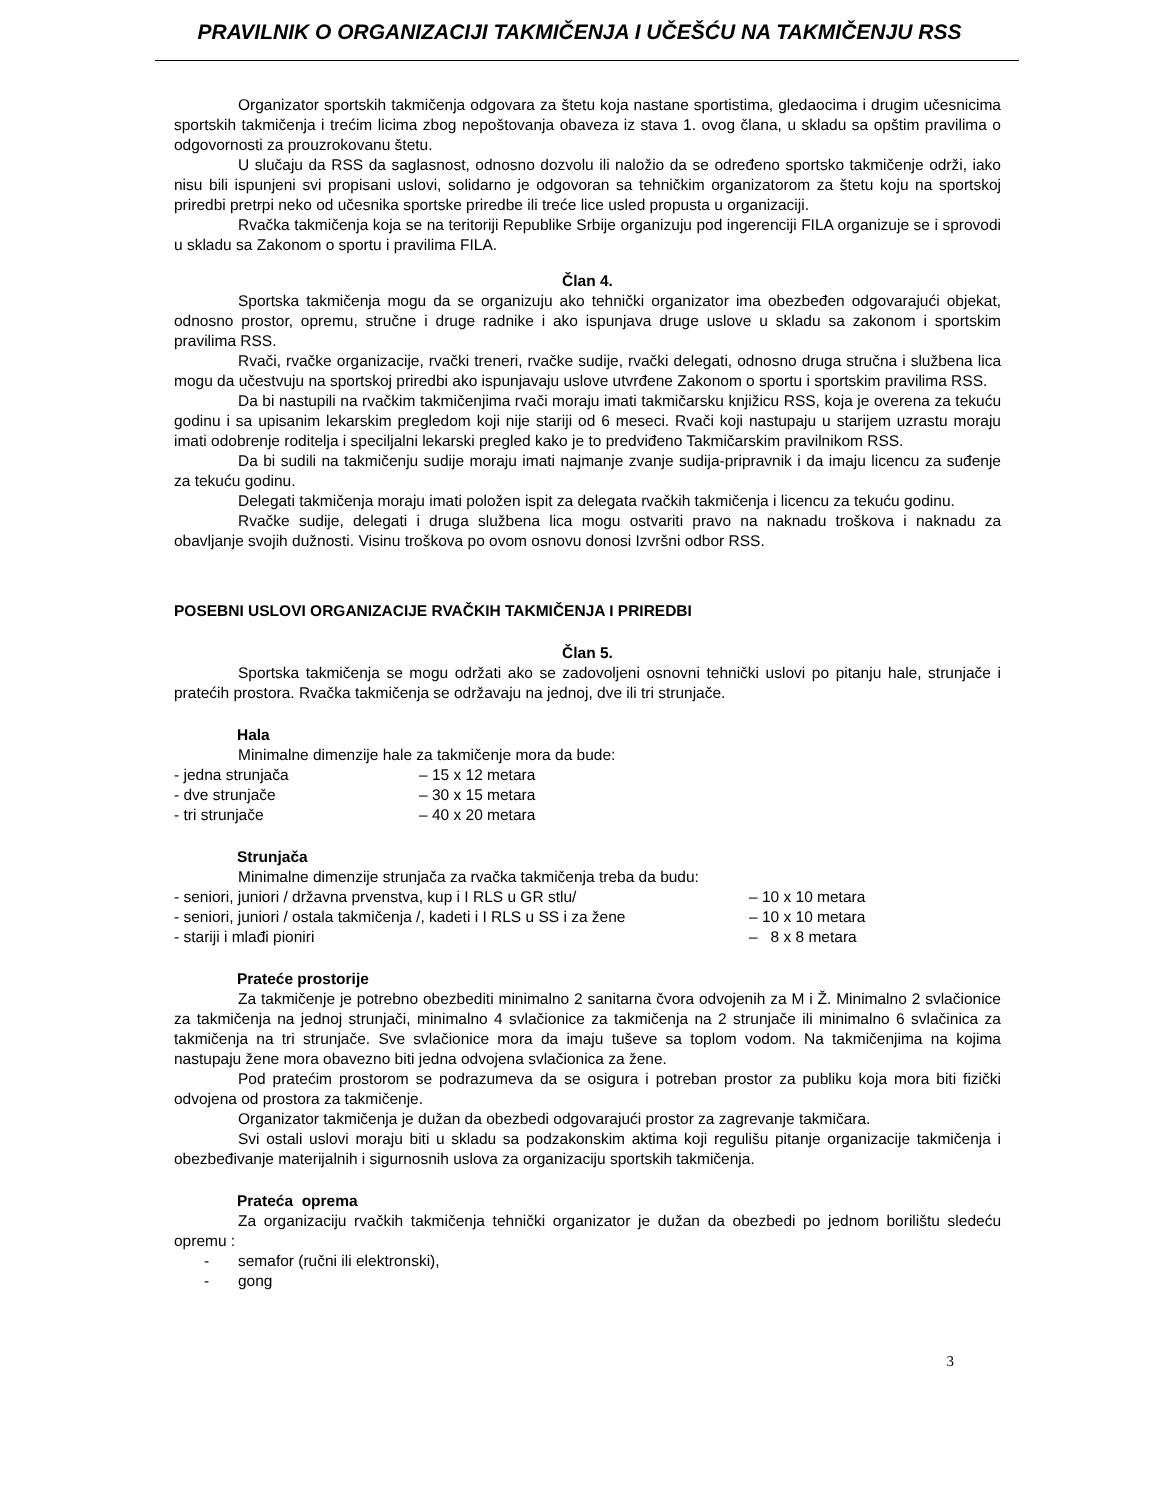PRAVILNIK O ORGANIZACIJI TAKMIČENJA I UČEŠĆU NA TAKMIČENJU RSS
Organizator sportskih takmičenja odgovara za štetu koja nastane sportistima, gledaocima i drugim učesnicima sportskih takmičenja i trećim licima zbog nepoštovanja obaveza iz stava 1. ovog člana, u skladu sa opštim pravilima o odgovornosti za prouzrokovanu štetu.
U slučaju da RSS da saglasnost, odnosno dozvolu ili naložio da se određeno sportsko takmičenje održi, iako nisu bili ispunjeni svi propisani uslovi, solidarno je odgovoran sa tehničkim organizatorom za štetu koju na sportskoj priredbi pretrpi neko od učesnika sportske priredbe ili treće lice usled propusta u organizaciji.
Rvačka takmičenja koja se na teritoriji Republike Srbije organizuju pod ingerenciji FILA organizuje se i sprovodi u skladu sa Zakonom o sportu i pravilima FILA.
Član 4.
Sportska takmičenja mogu da se organizuju ako tehnički organizator ima obezbeđen odgovarajući objekat, odnosno prostor, opremu, stručne i druge radnike i ako ispunjava druge uslove u skladu sa zakonom i sportskim pravilima RSS.
Rvači, rvačke organizacije, rvački treneri, rvačke sudije, rvački delegati, odnosno druga stručna i službena lica mogu da učestvuju na sportskoj priredbi ako ispunjavaju uslove utvrđene Zakonom o sportu i sportskim pravilima RSS.
Da bi nastupili na rvačkim takmičenjima rvači moraju imati takmičarsku knjižicu RSS, koja je overena za tekuću godinu i sa upisanim lekarskim pregledom koji nije stariji od 6 meseci. Rvači koji nastupaju u starijem uzrastu moraju imati odobrenje roditelja i speciljalni lekarski pregled kako je to predviđeno Takmičarskim pravilnikom RSS.
Da bi sudili na takmičenju sudije moraju imati najmanje zvanje sudija-pripravnik i da imaju licencu za suđenje za tekuću godinu.
Delegati takmičenja moraju imati položen ispit za delegata rvačkih takmičenja i licencu za tekuću godinu.
Rvačke sudije, delegati i druga službena lica mogu ostvariti pravo na naknadu troškova i naknadu za obavljanje svojih dužnosti. Visinu troškova po ovom osnovu donosi Izvršni odbor RSS.
POSEBNI USLOVI ORGANIZACIJE RVAČKIH TAKMIČENJA I PRIREDBI
Član 5.
Sportska takmičenja se mogu održati ako se zadovoljeni osnovni tehnički uslovi po pitanju hale, strunjače i pratećih prostora. Rvačka takmičenja se održavaju na jednoj, dve ili tri strunjače.
Hala
Minimalne dimenzije hale za takmičenje mora da bude:
- jedna strunjača – 15 x 12 metara
- dve strunjače – 30 x 15 metara
- tri strunjače – 40 x 20 metara
Strunjača
Minimalne dimenzije strunjača za rvačka takmičenja treba da budu:
- seniori, juniori / državna prvenstva, kup i I RLS u GR stlu/ – 10 x 10 metara
- seniori, juniori / ostala takmičenja /, kadeti i I RLS u SS i za žene – 10 x 10 metara
- stariji i mlađi pioniri – 8 x 8 metara
Prateće prostorije
Za takmičenje je potrebno obezbediti minimalno 2 sanitarna čvora odvojenih za M i Ž. Minimalno 2 svlačionice za takmičenja na jednoj strunjači, minimalno 4 svlačionice za takmičenja na 2 strunjače ili minimalno 6 svlačinica za takmičenja na tri strunjače. Sve svlačionice mora da imaju tuševe sa toplom vodom. Na takmičenjima na kojima nastupaju žene mora obavezno biti jedna odvojena svlačionica za žene.
Pod pratećim prostorom se podrazumeva da se osigura i potreban prostor za publiku koja mora biti fizički odvojena od prostora za takmičenje.
Organizator takmičenja je dužan da obezbedi odgovarajući prostor za zagrevanje takmičara.
Svi ostali uslovi moraju biti u skladu sa podzakonskim aktima koji regulišu pitanje organizacije takmičenja i obezbeđivanje materijalnih i sigurnosnih uslova za organizaciju sportskih takmičenja.
Prateća oprema
Za organizaciju rvačkih takmičenja tehnički organizator je dužan da obezbedi po jednom borilištu sledeću opremu :
- semafor (ručni ili elektronski),
- gong
3